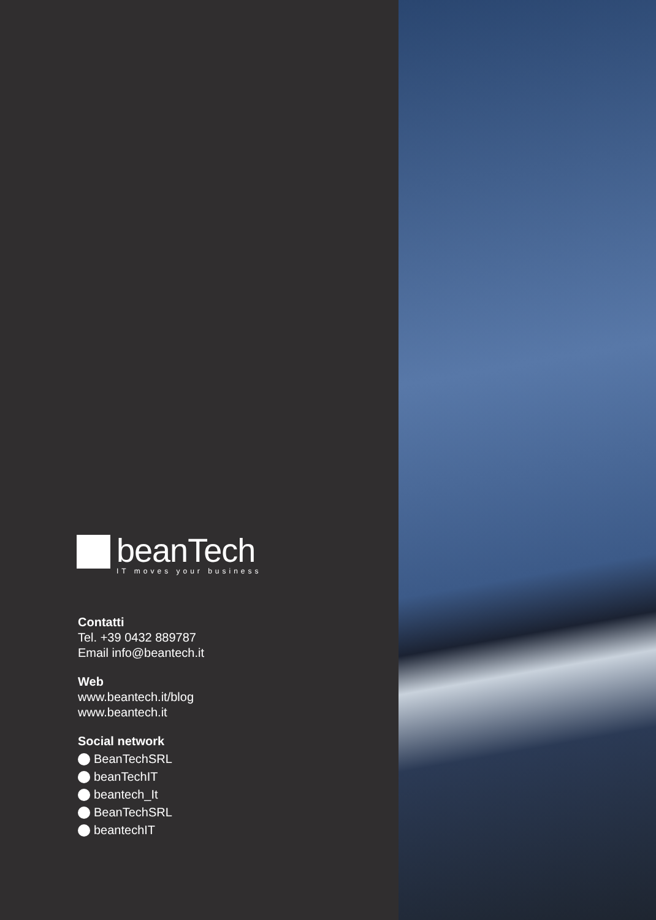beanTech
IT moves your business
Contatti
Tel. +39 0432 889787
Email info@beantech.it
Web
www.beantech.it/blog
www.beantech.it
Social network
BeanTechSRL
beanTechIT
beantech_It
BeanTechSRL
beantechIT